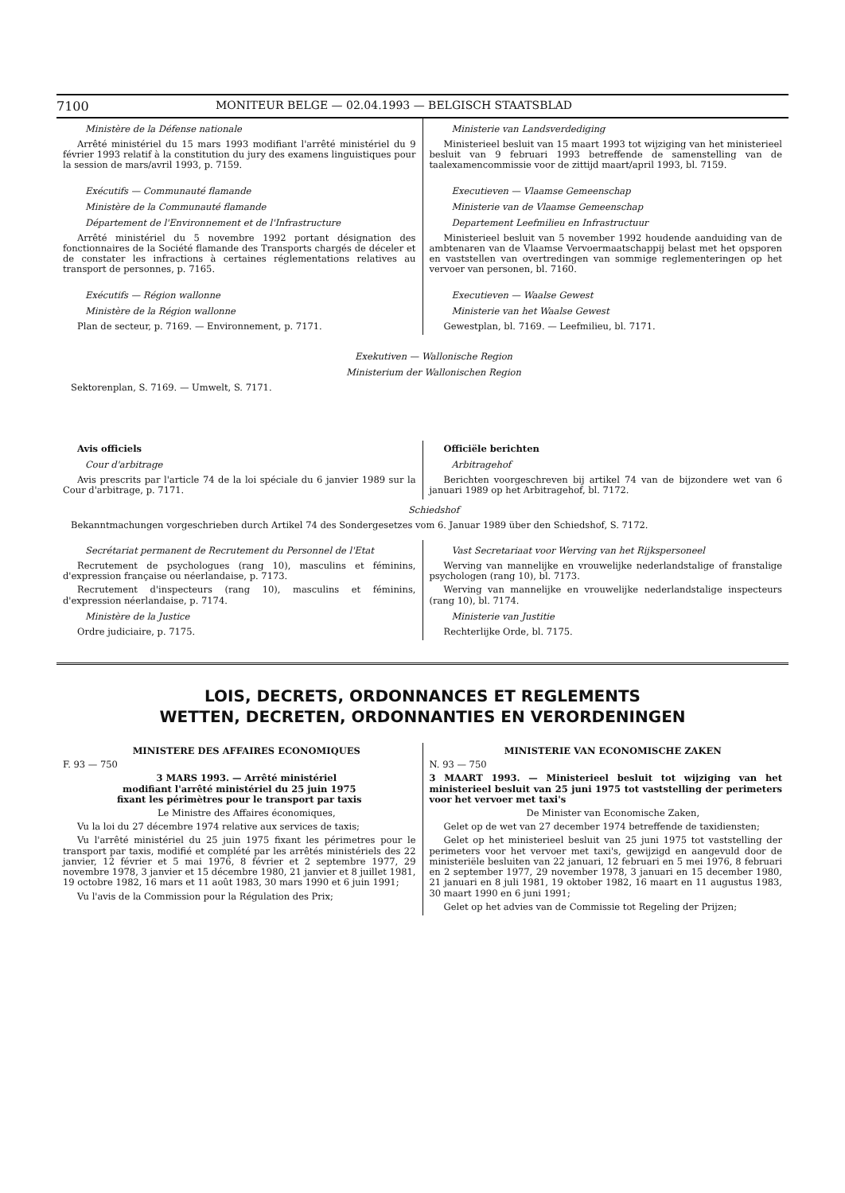7100 MONITEUR BELGE — 02.04.1993 — BELGISCH STAATSBLAD
Ministère de la Défense nationale
Arrêté ministériel du 15 mars 1993 modifiant l'arrêté ministériel du 9 février 1993 relatif à la constitution du jury des examens linguistiques pour la session de mars/avril 1993, p. 7159.
Exécutifs — Communauté flamande
Ministère de la Communauté flamande
Département de l'Environnement et de l'Infrastructure
Arrêté ministériel du 5 novembre 1992 portant désignation des fonctionnaires de la Société flamande des Transports chargés de déceler et de constater les infractions à certaines réglementations relatives au transport de personnes, p. 7165.
Exécutifs — Région wallonne
Ministère de la Région wallonne
Plan de secteur, p. 7169. — Environnement, p. 7171.
Ministerie van Landsverdediging
Ministerieel besluit van 15 maart 1993 tot wijziging van het ministerieel besluit van 9 februari 1993 betreffende de samenstelling van de taalexamencommissie voor de zittijd maart/april 1993, bl. 7159.
Executieven — Vlaamse Gemeenschap
Ministerie van de Vlaamse Gemeenschap
Departement Leefmilieu en Infrastructuur
Ministerieel besluit van 5 november 1992 houdende aanduiding van de ambtenaren van de Vlaamse Vervoermaatschappij belast met het opsporen en vaststellen van overtredingen van sommige reglementeringen op het vervoer van personen, bl. 7160.
Executieven — Waalse Gewest
Ministerie van het Waalse Gewest
Gewestplan, bl. 7169. — Leefmilieu, bl. 7171.
Exekutiven — Wallonische Region
Ministerium der Wallonischen Region
Sektorenplan, S. 7169. — Umwelt, S. 7171.
Avis officiels
Cour d'arbitrage
Avis prescrits par l'article 74 de la loi spéciale du 6 janvier 1989 sur la Cour d'arbitrage, p. 7171.
Officiële berichten
Arbitragehof
Berichten voorgeschreven bij artikel 74 van de bijzondere wet van 6 januari 1989 op het Arbitragehof, bl. 7172.
Schiedshof
Bekanntmachungen vorgeschrieben durch Artikel 74 des Sondergesetzes vom 6. Januar 1989 über den Schiedshof, S. 7172.
Secrétariat permanent de Recrutement du Personnel de l'Etat
Recrutement de psychologues (rang 10), masculins et féminins, d'expression française ou néerlandaise, p. 7173.
Recrutement d'inspecteurs (rang 10), masculins et féminins, d'expression néerlandaise, p. 7174.
Ministère de la Justice
Ordre judiciaire, p. 7175.
Vast Secretariaat voor Werving van het Rijkspersoneel
Werving van mannelijke en vrouwelijke nederlandstalige of franstalige psychologen (rang 10), bl. 7173.
Werving van mannelijke en vrouwelijke nederlandstalige inspecteurs (rang 10), bl. 7174.
Ministerie van Justitie
Rechterlijke Orde, bl. 7175.
LOIS, DECRETS, ORDONNANCES ET REGLEMENTS
WETTEN, DECRETEN, ORDONNANTIES EN VERORDENINGEN
MINISTERE DES AFFAIRES ECONOMIQUES
F. 93 — 750
3 MARS 1993. — Arrêté ministériel
modifiant l'arrêté ministériel du 25 juin 1975
fixant les périmètres pour le transport par taxis
Le Ministre des Affaires économiques,
Vu la loi du 27 décembre 1974 relative aux services de taxis;
Vu l'arrêté ministériel du 25 juin 1975 fixant les périmetres pour le transport par taxis, modifié et complété par les arrêtés ministériels des 22 janvier, 12 février et 5 mai 1976, 8 février et 2 septembre 1977, 29 novembre 1978, 3 janvier et 15 décembre 1980, 21 janvier et 8 juillet 1981, 19 octobre 1982, 16 mars et 11 août 1983, 30 mars 1990 et 6 juin 1991;
Vu l'avis de la Commission pour la Régulation des Prix;
MINISTERIE VAN ECONOMISCHE ZAKEN
N. 93 — 750
3 MAART 1993. — Ministerieel besluit tot wijziging van het ministerieel besluit van 25 juni 1975 tot vaststelling der perimeters voor het vervoer met taxi's
De Minister van Economische Zaken,
Gelet op de wet van 27 december 1974 betreffende de taxidiensten;
Gelet op het ministerieel besluit van 25 juni 1975 tot vaststelling der perimeters voor het vervoer met taxi's, gewijzigd en aangevuld door de ministeriële besluiten van 22 januari, 12 februari en 5 mei 1976, 8 februari en 2 september 1977, 29 november 1978, 3 januari en 15 december 1980, 21 januari en 8 juli 1981, 19 oktober 1982, 16 maart en 11 augustus 1983, 30 maart 1990 en 6 juni 1991;
Gelet op het advies van de Commissie tot Regeling der Prijzen;